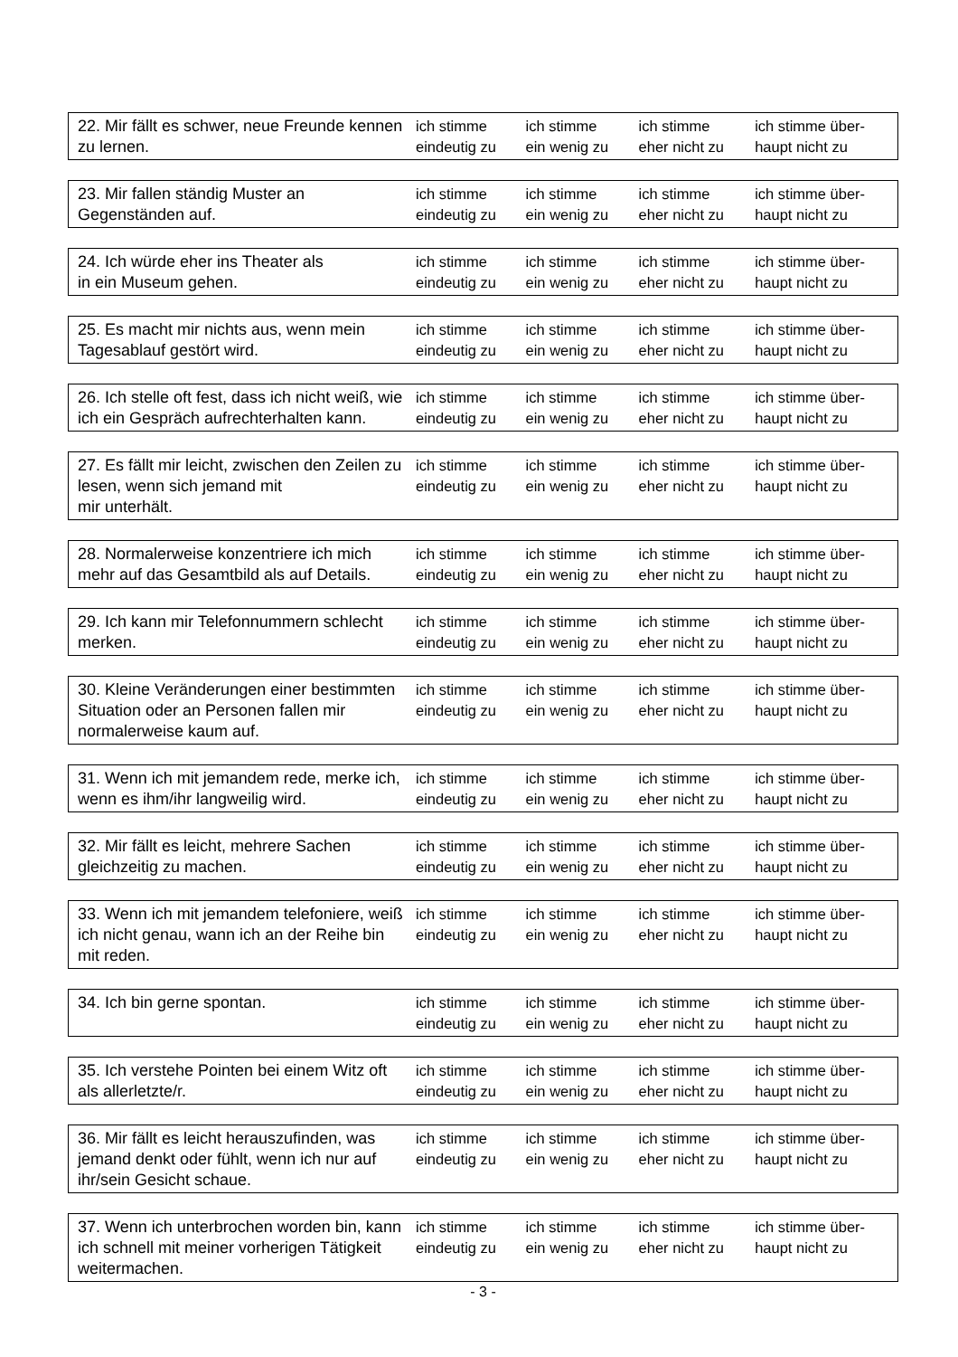| 22. Mir fällt es schwer, neue Freunde kennen zu lernen. | ich stimme eindeutig zu | ich stimme ein wenig zu | ich stimme eher nicht zu | ich stimme über- haupt nicht zu |
| 23. Mir fallen ständig Muster an Gegenständen auf. | ich stimme eindeutig zu | ich stimme ein wenig zu | ich stimme eher nicht zu | ich stimme über- haupt nicht zu |
| 24. Ich würde eher ins Theater als in ein Museum gehen. | ich stimme eindeutig zu | ich stimme ein wenig zu | ich stimme eher nicht zu | ich stimme über- haupt nicht zu |
| 25. Es macht mir nichts aus, wenn mein Tagesablauf gestört wird. | ich stimme eindeutig zu | ich stimme ein wenig zu | ich stimme eher nicht zu | ich stimme über- haupt nicht zu |
| 26. Ich stelle oft fest, dass ich nicht weiß, wie ich ein Gespräch aufrechterhalten kann. | ich stimme eindeutig zu | ich stimme ein wenig zu | ich stimme eher nicht zu | ich stimme über- haupt nicht zu |
| 27. Es fällt mir leicht, zwischen den Zeilen zu lesen, wenn sich jemand mit mir unterhält. | ich stimme eindeutig zu | ich stimme ein wenig zu | ich stimme eher nicht zu | ich stimme über- haupt nicht zu |
| 28. Normalerweise konzentriere ich mich mehr auf das Gesamtbild als auf Details. | ich stimme eindeutig zu | ich stimme ein wenig zu | ich stimme eher nicht zu | ich stimme über- haupt nicht zu |
| 29. Ich kann mir Telefonnummern schlecht merken. | ich stimme eindeutig zu | ich stimme ein wenig zu | ich stimme eher nicht zu | ich stimme über- haupt nicht zu |
| 30. Kleine Veränderungen einer bestimmten Situation oder an Personen fallen mir normalerweise kaum auf. | ich stimme eindeutig zu | ich stimme ein wenig zu | ich stimme eher nicht zu | ich stimme über- haupt nicht zu |
| 31. Wenn ich mit jemandem rede, merke ich, wenn es ihm/ihr langweilig wird. | ich stimme eindeutig zu | ich stimme ein wenig zu | ich stimme eher nicht zu | ich stimme über- haupt nicht zu |
| 32. Mir fällt es leicht, mehrere Sachen gleichzeitig zu machen. | ich stimme eindeutig zu | ich stimme ein wenig zu | ich stimme eher nicht zu | ich stimme über- haupt nicht zu |
| 33. Wenn ich mit jemandem telefoniere, weiß ich nicht genau, wann ich an der Reihe bin mit reden. | ich stimme eindeutig zu | ich stimme ein wenig zu | ich stimme eher nicht zu | ich stimme über- haupt nicht zu |
| 34. Ich bin gerne spontan. | ich stimme eindeutig zu | ich stimme ein wenig zu | ich stimme eher nicht zu | ich stimme über- haupt nicht zu |
| 35. Ich verstehe Pointen bei einem Witz oft als allerletzte/r. | ich stimme eindeutig zu | ich stimme ein wenig zu | ich stimme eher nicht zu | ich stimme über- haupt nicht zu |
| 36. Mir fällt es leicht herauszufinden, was jemand denkt oder fühlt, wenn ich nur auf ihr/sein Gesicht schaue. | ich stimme eindeutig zu | ich stimme ein wenig zu | ich stimme eher nicht zu | ich stimme über- haupt nicht zu |
| 37. Wenn ich unterbrochen worden bin, kann ich schnell mit meiner vorherigen Tätigkeit weitermachen. | ich stimme eindeutig zu | ich stimme ein wenig zu | ich stimme eher nicht zu | ich stimme über- haupt nicht zu |
- 3 -